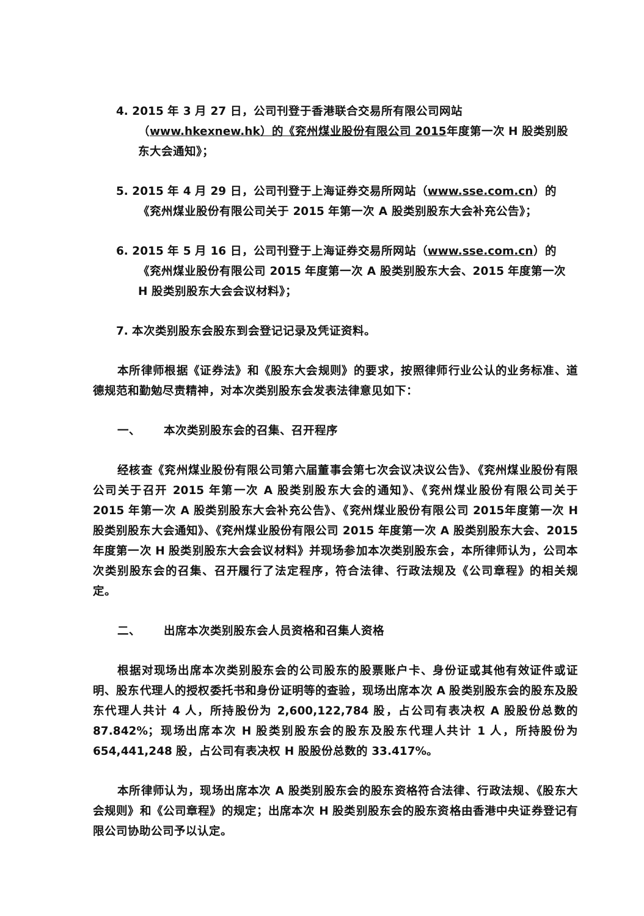4. 2015 年 3 月 27 日，公司刊登于香港联合交易所有限公司网站（www.hkexnew.hk）的《兖州煤业股份有限公司 2015年度第一次 H 股类别股东大会通知》；
5. 2015 年 4 月 29 日，公司刊登于上海证券交易所网站（www.sse.com.cn）的《兖州煤业股份有限公司关于 2015 年第一次 A 股类别股东大会补充公告》；
6. 2015 年 5 月 16 日，公司刊登于上海证券交易所网站（www.sse.com.cn）的《兖州煤业股份有限公司 2015 年度第一次 A 股类别股东大会、2015 年度第一次 H 股类别股东大会会议材料》；
7. 本次类别股东会股东到会登记记录及凭证资料。
本所律师根据《证券法》和《股东大会规则》的要求，按照律师行业公认的业务标准、道德规范和勤勉尽责精神，对本次类别股东会发表法律意见如下：
一、 本次类别股东会的召集、召开程序
经核查《兖州煤业股份有限公司第六届董事会第七次会议决议公告》、《兖州煤业股份有限公司关于召开 2015 年第一次 A 股类别股东大会的通知》、《兖州煤业股份有限公司关于 2015 年第一次 A 股类别股东大会补充公告》、《兖州煤业股份有限公司 2015年度第一次 H 股类别股东大会通知》、《兖州煤业股份有限公司 2015 年度第一次 A 股类别股东大会、2015 年度第一次 H 股类别股东大会会议材料》并现场参加本次类别股东会，本所律师认为，公司本次类别股东会的召集、召开履行了法定程序，符合法律、行政法规及《公司章程》的相关规定。
二、 出席本次类别股东会人员资格和召集人资格
根据对现场出席本次类别股东会的公司股东的股票账户卡、身份证或其他有效证件或证明、股东代理人的授权委托书和身份证明等的查验，现场出席本次 A 股类别股东会的股东及股东代理人共计 4 人，所持股份为 2,600,122,784 股，占公司有表决权 A 股股份总数的 87.842%；现场出席本次 H 股类别股东会的股东及股东代理人共计 1 人，所持股份为 654,441,248 股，占公司有表决权 H 股股份总数的 33.417%。
本所律师认为，现场出席本次 A 股类别股东会的股东资格符合法律、行政法规、《股东大会规则》和《公司章程》的规定；出席本次 H 股类别股东会的股东资格由香港中央证券登记有限公司协助公司予以认定。